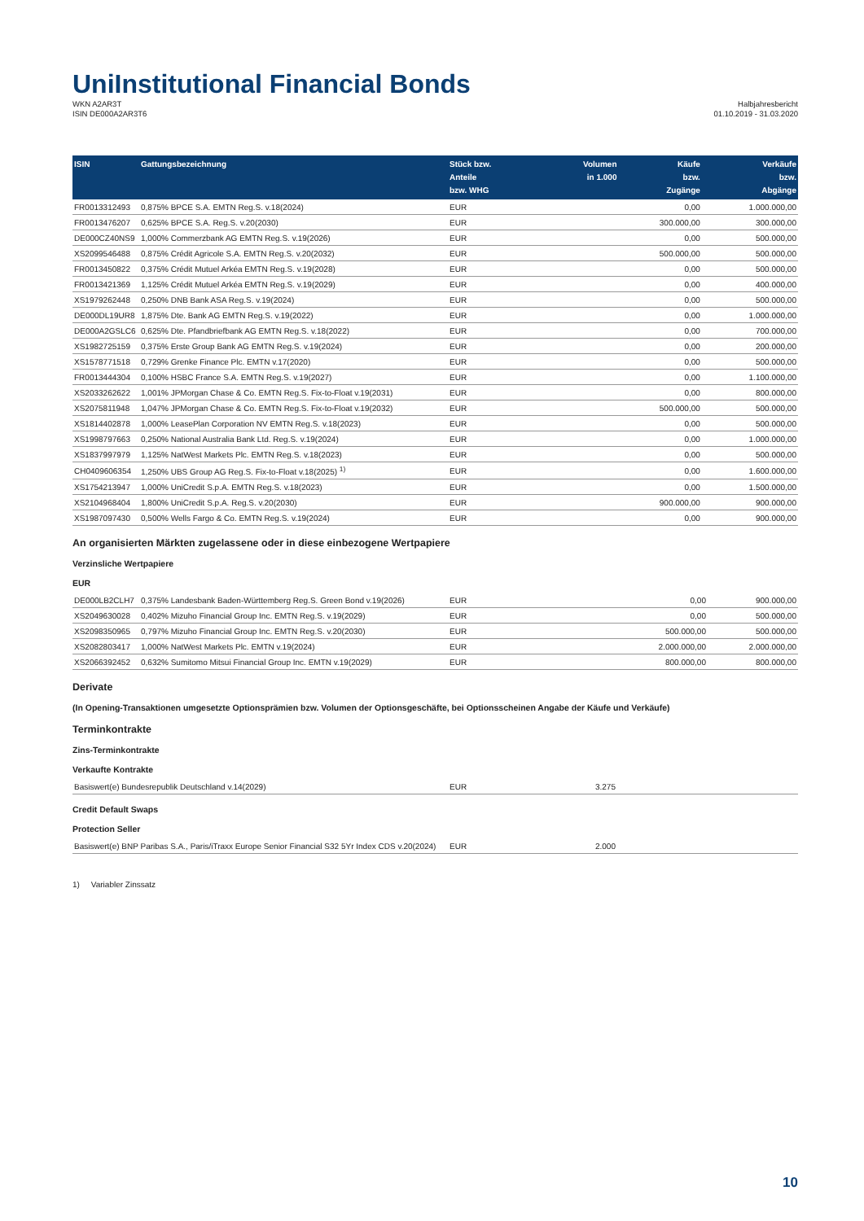UniInstitutional Financial Bonds
WKN A2AR3T
ISIN DE000A2AR3T6
Halbjahresbericht
01.10.2019 - 31.03.2020
| ISIN | Gattungsbezeichnung | Stück bzw. Anteile bzw. WHG | Volumen in 1.000 | Käufe bzw. Zugänge | Verkäufe bzw. Abgänge |
| --- | --- | --- | --- | --- | --- |
| FR0013312493 | 0,875% BPCE S.A. EMTN Reg.S. v.18(2024) | EUR | | 0,00 | 1.000.000,00 |
| FR0013476207 | 0,625% BPCE S.A. Reg.S. v.20(2030) | EUR | | 300.000,00 | 300.000,00 |
| DE000CZ40NS9 | 1,000% Commerzbank AG EMTN Reg.S. v.19(2026) | EUR | | 0,00 | 500.000,00 |
| XS2099546488 | 0,875% Crédit Agricole S.A. EMTN Reg.S. v.20(2032) | EUR | | 500.000,00 | 500.000,00 |
| FR0013450822 | 0,375% Crédit Mutuel Arkéa EMTN Reg.S. v.19(2028) | EUR | | 0,00 | 500.000,00 |
| FR0013421369 | 1,125% Crédit Mutuel Arkéa EMTN Reg.S. v.19(2029) | EUR | | 0,00 | 400.000,00 |
| XS1979262448 | 0,250% DNB Bank ASA Reg.S. v.19(2024) | EUR | | 0,00 | 500.000,00 |
| DE000DL19UR8 | 1,875% Dte. Bank AG EMTN Reg.S. v.19(2022) | EUR | | 0,00 | 1.000.000,00 |
| DE000A2GSLC6 | 0,625% Dte. Pfandbriefbank AG EMTN Reg.S. v.18(2022) | EUR | | 0,00 | 700.000,00 |
| XS1982725159 | 0,375% Erste Group Bank AG EMTN Reg.S. v.19(2024) | EUR | | 0,00 | 200.000,00 |
| XS1578771518 | 0,729% Grenke Finance Plc. EMTN v.17(2020) | EUR | | 0,00 | 500.000,00 |
| FR0013444304 | 0,100% HSBC France S.A. EMTN Reg.S. v.19(2027) | EUR | | 0,00 | 1.100.000,00 |
| XS2033262622 | 1,001% JPMorgan Chase & Co. EMTN Reg.S. Fix-to-Float v.19(2031) | EUR | | 0,00 | 800.000,00 |
| XS2075811948 | 1,047% JPMorgan Chase & Co. EMTN Reg.S. Fix-to-Float v.19(2032) | EUR | | 500.000,00 | 500.000,00 |
| XS1814402878 | 1,000% LeasePlan Corporation NV EMTN Reg.S. v.18(2023) | EUR | | 0,00 | 500.000,00 |
| XS1998797663 | 0,250% National Australia Bank Ltd. Reg.S. v.19(2024) | EUR | | 0,00 | 1.000.000,00 |
| XS1837997979 | 1,125% NatWest Markets Plc. EMTN Reg.S. v.18(2023) | EUR | | 0,00 | 500.000,00 |
| CH0409606354 | 1,250% UBS Group AG Reg.S. Fix-to-Float v.18(2025) <sup>1)</sup> | EUR | | 0,00 | 1.600.000,00 |
| XS1754213947 | 1,000% UniCredit S.p.A. EMTN Reg.S. v.18(2023) | EUR | | 0,00 | 1.500.000,00 |
| XS2104968404 | 1,800% UniCredit S.p.A. Reg.S. v.20(2030) | EUR | | 900.000,00 | 900.000,00 |
| XS1987097430 | 0,500% Wells Fargo & Co. EMTN Reg.S. v.19(2024) | EUR | | 0,00 | 900.000,00 |
An organisierten Märkten zugelassene oder in diese einbezogene Wertpapiere
Verzinsliche Wertpapiere
EUR
| DE000LB2CLH7 | 0,375% Landesbank Baden-Württemberg Reg.S. Green Bond v.19(2026) | EUR | | 0,00 | 900.000,00 |
| XS2049630028 | 0,402% Mizuho Financial Group Inc. EMTN Reg.S. v.19(2029) | EUR | | 0,00 | 500.000,00 |
| XS2098350965 | 0,797% Mizuho Financial Group Inc. EMTN Reg.S. v.20(2030) | EUR | | 500.000,00 | 500.000,00 |
| XS2082803417 | 1,000% NatWest Markets Plc. EMTN v.19(2024) | EUR | | 2.000.000,00 | 2.000.000,00 |
| XS2066392452 | 0,632% Sumitomo Mitsui Financial Group Inc. EMTN v.19(2029) | EUR | | 800.000,00 | 800.000,00 |
Derivate
(In Opening-Transaktionen umgesetzte Optionsprämien bzw. Volumen der Optionsgeschäfte, bei Optionsscheinen Angabe der Käufe und Verkäufe)
Terminkontrakte
Zins-Terminkontrakte
Verkaufte Kontrakte
| Basiswert(e) Bundesrepublik Deutschland v.14(2029) | EUR | 3.275 | |
Credit Default Swaps
Protection Seller
| Basiswert(e) BNP Paribas S.A., Paris/iTraxx Europe Senior Financial S32 5Yr Index CDS v.20(2024) | EUR | 2.000 | |
1) Variabler Zinssatz
10